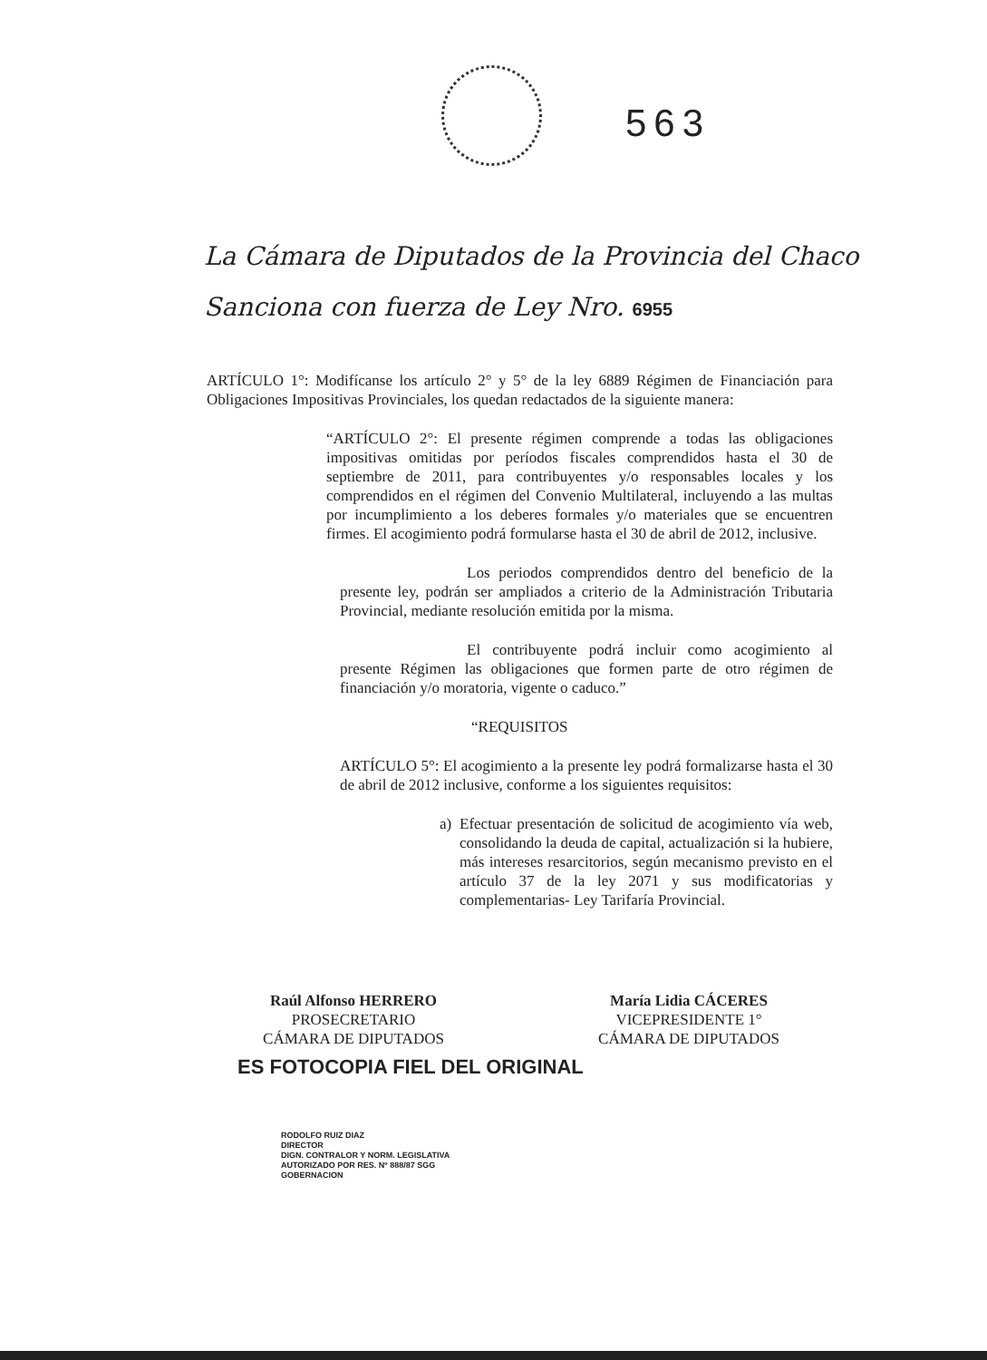563
La Cámara de Diputados de la Provincia del Chaco
Sanciona con fuerza de Ley Nro. 6955
ARTÍCULO 1°: Modifícanse los artículo 2° y 5° de la ley 6889 Régimen de Financiación para Obligaciones Impositivas Provinciales, los quedan redactados de la siguiente manera:
“ARTÍCULO 2°: El presente régimen comprende a todas las obligaciones impositivas omitidas por períodos fiscales comprendidos hasta el 30 de septiembre de 2011, para contribuyentes y/o responsables locales y los comprendidos en el régimen del Convenio Multilateral, incluyendo a las multas por incumplimiento a los deberes formales y/o materiales que se encuentren firmes. El acogimiento podrá formularse hasta el 30 de abril de 2012, inclusive.
Los periodos comprendidos dentro del beneficio de la presente ley, podrán ser ampliados a criterio de la Administración Tributaria Provincial, mediante resolución emitida por la misma.
El contribuyente podrá incluir como acogimiento al presente Régimen las obligaciones que formen parte de otro régimen de financiación y/o moratoria, vigente o caduco.”
“REQUISITOS
ARTÍCULO 5°: El acogimiento a la presente ley podrá formalizarse hasta el 30 de abril de 2012 inclusive, conforme a los siguientes requisitos:
a) Efectuar presentación de solicitud de acogimiento vía web, consolidando la deuda de capital, actualización si la hubiere, más intereses resarcitorios, según mecanismo previsto en el artículo 37 de la ley 2071 y sus modificatorias y complementarias- Ley Tarifaría Provincial.
Raúl Alfonso HERRERO
PROSECRETARIO
CÁMARA DE DIPUTADOS
María Lidia CÁCERES
VICEPRESIDENTE 1°
CÁMARA DE DIPUTADOS
ES FOTOCOPIA FIEL DEL ORIGINAL
RODOLFO RUIZ DIAZ
DIRECTOR
DIGN. CONTRALOR Y NORM. LEGISLATIVA
AUTORIZADO POR RES. Nº 888/87 SGG
GOBERNACION